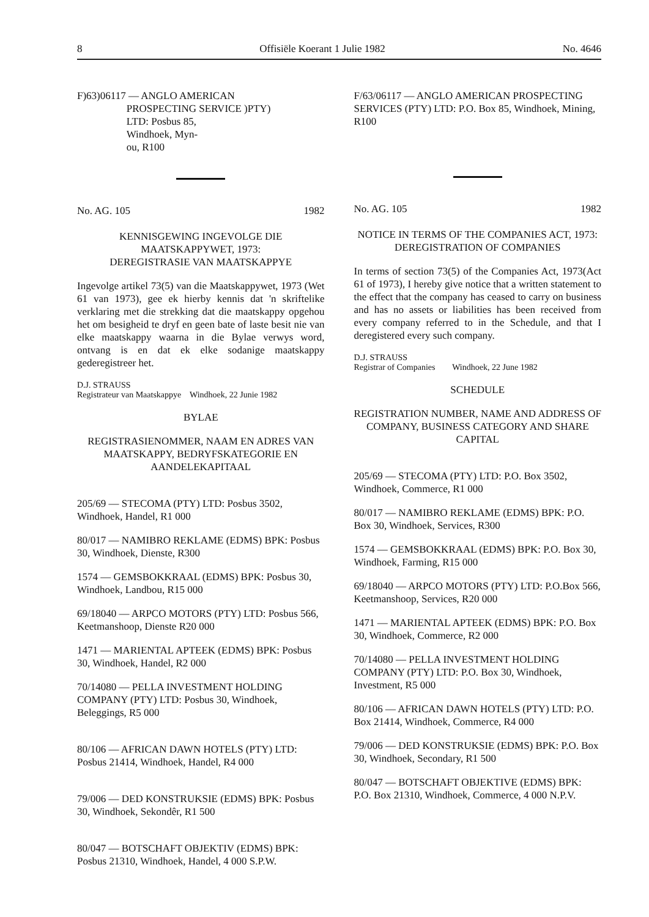8 Offisiële Koerant 1 Julie 1982 No. 4646
F)63)06117 — ANGLO AMERICAN
PROSPECTING SERVICE )PTY)
LTD: Posbus 85,
Windhoek, Myn-
ou, R100
No. AG. 105 1982
KENNISGEWING INGEVOLGE DIE MAATSKAPPYWET, 1973:
DEREGISTRASIE VAN MAATSKAPPYE
Ingevolge artikel 73(5) van die Maatskappywet, 1973 (Wet 61 van 1973), gee ek hierby kennis dat 'n skriftelike verklaring met die strekking dat die maatskappy opgehou het om besigheid te dryf en geen bate of laste besit nie van elke maatskappy waarna in die Bylae verwys word, ontvang is en dat ek elke sodanige maatskappy gederegistreer het.
D.J. STRAUSS
Registrateur van Maatskappye Windhoek, 22 Junie 1982
BYLAE
REGISTRASIENOMMER, NAAM EN ADRES VAN MAATSKAPPY, BEDRYFSKATEGORIE EN AANDELEKAPITAAL
205/69 — STECOMA (PTY) LTD: Posbus 3502, Windhoek, Handel, R1 000
80/017 — NAMIBRO REKLAME (EDMS) BPK: Posbus 30, Windhoek, Dienste, R300
1574 — GEMSBOKKRAAL (EDMS) BPK: Posbus 30, Windhoek, Landbou, R15 000
69/18040 — ARPCO MOTORS (PTY) LTD: Posbus 566, Keetmanshoop, Dienste R20 000
1471 — MARIENTAL APTEEK (EDMS) BPK: Posbus 30, Windhoek, Handel, R2 000
70/14080 — PELLA INVESTMENT HOLDING COMPANY (PTY) LTD: Posbus 30, Windhoek, Beleggings, R5 000
80/106 — AFRICAN DAWN HOTELS (PTY) LTD: Posbus 21414, Windhoek, Handel, R4 000
79/006 — DED KONSTRUKSIE (EDMS) BPK: Posbus 30, Windhoek, Sekondêr, R1 500
80/047 — BOTSCHAFT OBJEKTIV (EDMS) BPK: Posbus 21310, Windhoek, Handel, 4 000 S.P.W.
F/63/06117 — ANGLO AMERICAN PROSPECTING SERVICES (PTY) LTD: P.O. Box 85, Windhoek, Mining, R100
No. AG. 105 1982
NOTICE IN TERMS OF THE COMPANIES ACT, 1973:
DEREGISTRATION OF COMPANIES
In terms of section 73(5) of the Companies Act, 1973(Act 61 of 1973), I hereby give notice that a written statement to the effect that the company has ceased to carry on business and has no assets or liabilities has been received from every company referred to in the Schedule, and that I deregistered every such company.
D.J. STRAUSS
Registrar of Companies Windhoek, 22 June 1982
SCHEDULE
REGISTRATION NUMBER, NAME AND ADDRESS OF COMPANY, BUSINESS CATEGORY AND SHARE CAPITAL
205/69 — STECOMA (PTY) LTD: P.O. Box 3502, Windhoek, Commerce, R1 000
80/017 — NAMIBRO REKLAME (EDMS) BPK: P.O. Box 30, Windhoek, Services, R300
1574 — GEMSBOKKRAAL (EDMS) BPK: P.O. Box 30, Windhoek, Farming, R15 000
69/18040 — ARPCO MOTORS (PTY) LTD: P.O.Box 566, Keetmanshoop, Services, R20 000
1471 — MARIENTAL APTEEK (EDMS) BPK: P.O. Box 30, Windhoek, Commerce, R2 000
70/14080 — PELLA INVESTMENT HOLDING COMPANY (PTY) LTD: P.O. Box 30, Windhoek, Investment, R5 000
80/106 — AFRICAN DAWN HOTELS (PTY) LTD: P.O. Box 21414, Windhoek, Commerce, R4 000
79/006 — DED KONSTRUKSIE (EDMS) BPK: P.O. Box 30, Windhoek, Secondary, R1 500
80/047 — BOTSCHAFT OBJEKTIVE (EDMS) BPK: P.O. Box 21310, Windhoek, Commerce, 4 000 N.P.V.